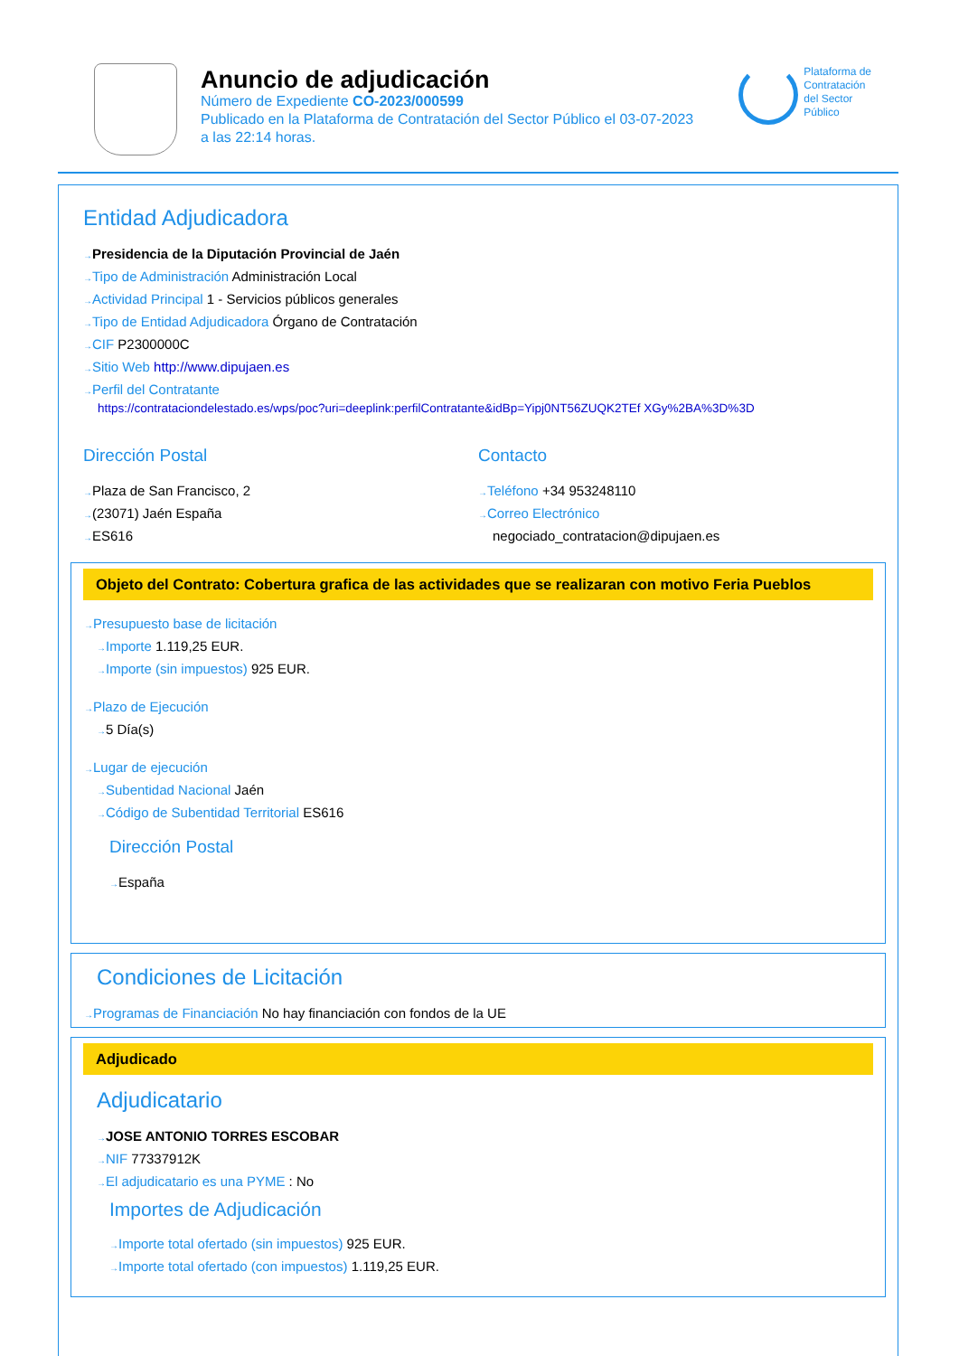Anuncio de adjudicación
Número de Expediente CO-2023/000599
Publicado en la Plataforma de Contratación del Sector Público el 03-07-2023
a las 22:14 horas.
Plataforma de
Contratación
del Sector
Público
Entidad Adjudicadora
Presidencia de la Diputación Provincial de Jaén
Tipo de Administración Administración Local
Actividad Principal 1 - Servicios públicos generales
Tipo de Entidad Adjudicadora Órgano de Contratación
CIF P2300000C
Sitio Web http://www.dipujaen.es
Perfil del Contratante
https://contrataciondelestado.es/wps/poc?uri=deeplink:perfilContratante&idBp=Yipj0NT56ZUQK2TEf XGy%2BA%3D%3D
Dirección Postal
Plaza de San Francisco, 2
(23071) Jaén España
ES616
Contacto
Teléfono +34 953248110
Correo Electrónico
negociado_contratacion@dipujaen.es
Objeto del Contrato: Cobertura grafica de las actividades que se realizaran con motivo Feria Pueblos
Presupuesto base de licitación
Importe 1.119,25 EUR.
Importe (sin impuestos) 925 EUR.
Plazo de Ejecución
5 Día(s)
Lugar de ejecución
Subentidad Nacional Jaén
Código de Subentidad Territorial ES616
Dirección Postal
España
Condiciones de Licitación
Programas de Financiación No hay financiación con fondos de la UE
Adjudicado
Adjudicatario
JOSE ANTONIO TORRES ESCOBAR
NIF 77337912K
El adjudicatario es una PYME : No
Importes de Adjudicación
Importe total ofertado (sin impuestos) 925 EUR.
Importe total ofertado (con impuestos) 1.119,25 EUR.